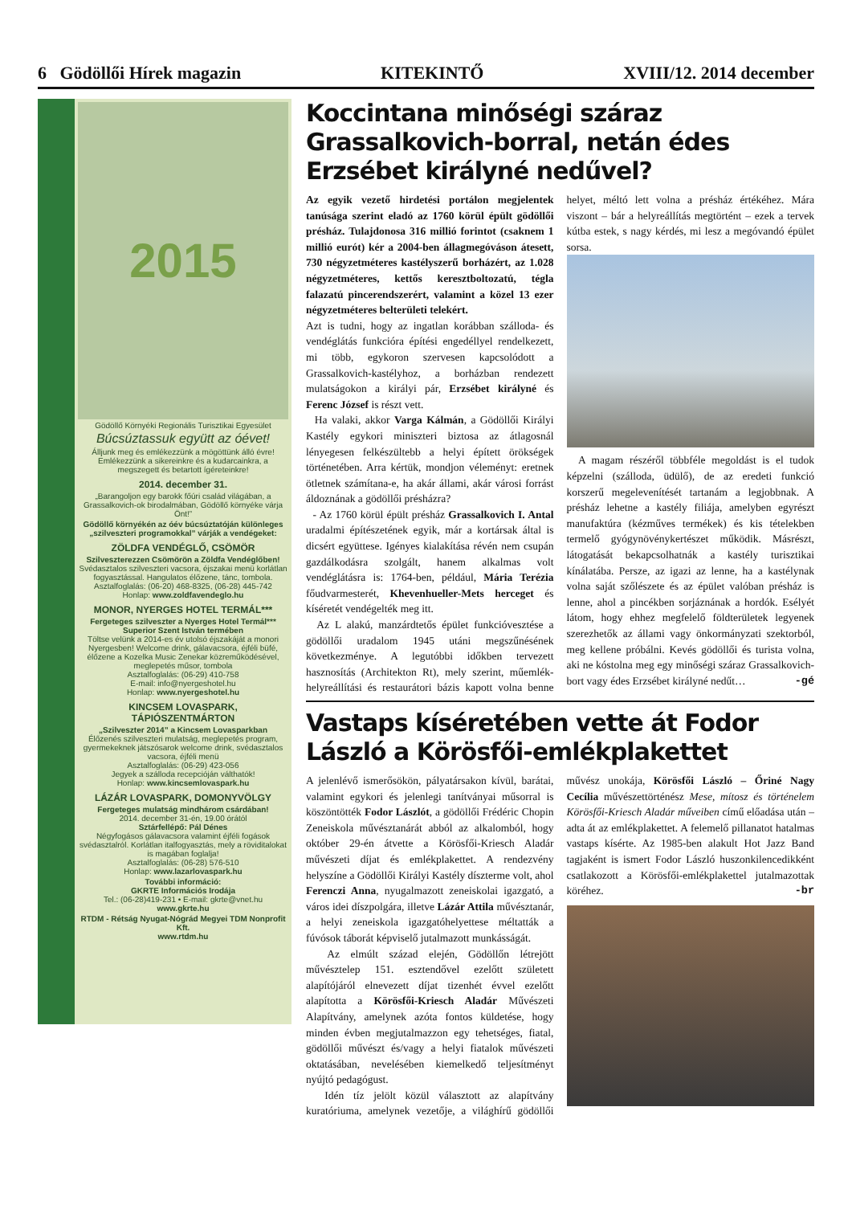6 Gödöllői Hírek magazin KITEKINTŐ XVIII/12. 2014 december
2015
Gödöllő Környéki Regionális Turisztikai Egyesület
Búcsúztassuk együtt az óévet!
Álljunk meg és emlékezzünk a mögöttünk álló évre! Emlékezzünk a sikereinkre és a kudarcainkra, a megszegett és betartott ígéreteinkre!
2014. december 31.
„Barangoljon egy barokk főúri család világában, a Grassalkovich-ok birodalmában, Gödöllő környéke várja Önt!”
Gödöllő környékén az óév búcsúztatóján különleges „szilveszteri programokkal” várják a vendégeket:
ZÖLDFA VENDÉGLŐ, CSÖMÖR
Szilveszterezzen Csömörön a Zöldfa Vendéglőben!
Svédasztalos szilveszteri vacsora, éjszakai menü korlátlan fogyasztással. Hangulatos élőzene, tánc, tombola.
Asztalfoglalás: (06-20) 468-8325, (06-28) 445-742
Honlap: www.zoldfavendeglo.hu
MONOR, NYERGES HOTEL TERMÁL***
Fergeteges szilveszter a Nyerges Hotel Termál*** Superior Szent István termében
Töltse velünk a 2014-es év utolsó éjszakáját a monori Nyergesben! Welcome drink, gálavacsora, éjféli büfé, élőzene a Kozelka Music Zenekar közreműködésével, meglepetés műsor, tombola
Asztalfoglalás: (06-29) 410-758
E-mail: info@nyergeshotel.hu
Honlap: www.nyergeshotel.hu
KINCSEM LOVASPARK, TÁPIÓSZENTMÁRTON
„Szilveszter 2014” a Kincsem Lovasparkban
Élőzenés szilveszteri mulatság, meglepetés program, gyermekeknek játszósarok welcome drink, svédasztalos vacsora, éjféli menü
Asztalfoglalás: (06-29) 423-056
Jegyek a szálloda recepcióján válthatók!
Honlap: www.kincsemlovaspark.hu
LÁZÁR LOVASPARK, DOMONYVÖLGY
Fergeteges mulatság mindhárom csárdában!
2014. december 31-én, 19.00 órától
Sztárfellépő: Pál Dénes
Négyfogásos gálavacsora valamint éjféli fogások svédasztalról. Korlátlan italfogyasztás, mely a röviditalokat is magában foglalja!
Asztalfoglalás: (06-28) 576-510
Honlap: www.lazarlovaspark.hu
További információ:
GKRTE Információs Irodája
Tel.: (06-28)419-231 • E-mail: gkrte@vnet.hu
www.gkrte.hu
RTDM - Rétság Nyugat-Nógrád Megyei TDM Nonprofit Kft.
www.rtdm.hu
Koccintana minőségi száraz Grassalkovich-borral, netán édes Erzsébet királyné nedűvel?
Az egyik vezető hirdetési portálon megjelentek tanúsága szerint eladó az 1760 körül épült gödöllői présház. Tulajdonosa 316 millió forintot (csaknem 1 millió eurót) kér a 2004-ben állagmegóváson átesett, 730 négyzetméteres kastélyszerű borházért, az 1.028 négyzetméteres, kettős keresztboltozatú, tégla falazatú pincerendszerért, valamint a közel 13 ezer négyzetméteres belterületi telekért.
Azt is tudni, hogy az ingatlan korábban szálloda- és vendéglátás funkcióra építési engedéllyel rendelkezett, mi több, egykoron szervesen kapcsolódott a Grassalkovich-kastélyhoz, a borházban rendezett mulatságokon a királyi pár, Erzsébet királyné és Ferenc József is részt vett.
Ha valaki, akkor Varga Kálmán, a Gödöllői Királyi Kastély egykori miniszteri biztosa az átlagosnál lényegesen felkészültebb a helyi épített örökségek történetében. Arra kértük, mondjon véleményt: eretnek ötletnek számítana-e, ha akár állami, akár városi forrást áldoznának a gödöllői présházra?
- Az 1760 körül épült présház Grassalkovich I. Antal uradalmi építészetének egyik, már a kortársak által is dicsért együttese. Igényes kialakítása révén nem csupán gazdálkodásra szolgált, hanem alkalmas volt vendéglátásra is: 1764-ben, például, Mária Terézia főudvarmesterét, Khevenhueller-Mets herceget és kíséretét vendégelték meg itt.
Az L alakú, manzárdtetős épület funkcióvesztése a gödöllői uradalom 1945 utáni megszűnésének következménye. A legutóbbi időkben tervezett hasznosítás (Architekton Rt), mely szerint, műemlék-helyreállítási és restaurátori bázis kapott volna benne helyet, méltó lett volna a présház értékéhez. Mára viszont – bár a helyreállítás megtörtént – ezek a tervek kútba estek, s nagy kérdés, mi lesz a megóvandó épület sorsa.
A magam részéről többféle megoldást is el tudok képzelni (szálloda, üdülő), de az eredeti funkció korszerű megelevenítését tartanám a legjobbnak. A présház lehetne a kastély filiája, amelyben egyrészt manufaktúra (kézműves termékek) és kis tételekben termelő gyógynövénykertészet működik. Másrészt, látogatását bekapcsolhatnák a kastély turisztikai kínálatába. Persze, az igazi az lenne, ha a kastélynak volna saját szőlészete és az épület valóban présház is lenne, ahol a pincékben sorjáznának a hordók. Esélyét látom, hogy ehhez megfelelő földterületek legyenek szerezhetők az állami vagy önkormányzati szektorból, meg kellene próbálni. Kevés gödöllői és turista volna, aki ne kóstolna meg egy minőségi száraz Grassalkovich-bort vagy édes Erzsébet királyné nedűt… -gé
Vastaps kíséretében vette át Fodor László a Körösfői-emlékplakettet
A jelenlévő ismerősökön, pályatársakon kívül, barátai, valamint egykori és jelenlegi tanítványai műsorral is köszöntötték Fodor Lászlót, a gödöllői Frédéric Chopin Zeneiskola művésztanárát abból az alkalomból, hogy október 29-én átvette a Körösfői-Kriesch Aladár művészeti díjat és emlékplakettet. A rendezvény helyszíne a Gödöllői Királyi Kastély díszterme volt, ahol Ferenczi Anna, nyugalmazott zeneiskolai igazgató, a város idei díszpolgára, illetve Lázár Attila művésztanár, a helyi zeneiskola igazgatóhelyettese méltatták a fúvósok táborát képviselő jutalmazott munkásságát.
Az elmúlt század elején, Gödöllőn létrejött művésztelep 151. esztendővel ezelőtt született alapítójáról elnevezett díjat tizenhét évvel ezelőtt alapította a Körösfői-Kriesch Aladár Művészeti Alapítvány, amelynek azóta fontos küldetése, hogy minden évben megjutalmazzon egy tehetséges, fiatal, gödöllői művészt és/vagy a helyi fiatalok művészeti oktatásában, nevelésében kiemelkedő teljesítményt nyújtó pedagógust.
Idén tíz jelölt közül választott az alapítvány kuratóriuma, amelynek vezetője, a világhírű gödöllői művész unokája, Körösfői László – Őriné Nagy Cecília művészettörténész Mese, mítosz és történelem Körösfői-Kriesch Aladár műveiben című előadása után – adta át az emlékplakettet. A felemelő pillanatot hatalmas vastaps kísérte. Az 1985-ben alakult Hot Jazz Band tagjaként is ismert Fodor László huszonkilencedikként csatlakozott a Körösfői-emlékplakettel jutalmazottak köréhez. -br